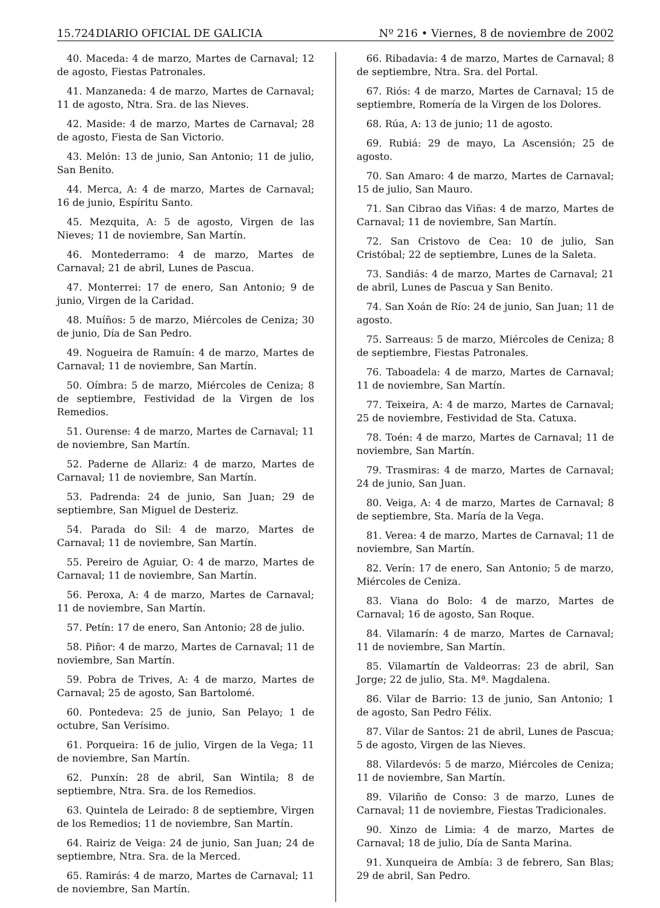15.724 DIARIO OFICIAL DE GALICIA Nº 216 • Viernes, 8 de noviembre de 2002
40. Maceda: 4 de marzo, Martes de Carnaval; 12 de agosto, Fiestas Patronales.
41. Manzaneda: 4 de marzo, Martes de Carnaval; 11 de agosto, Ntra. Sra. de las Nieves.
42. Maside: 4 de marzo, Martes de Carnaval; 28 de agosto, Fiesta de San Victorio.
43. Melón: 13 de junio, San Antonio; 11 de julio, San Benito.
44. Merca, A: 4 de marzo, Martes de Carnaval; 16 de junio, Espíritu Santo.
45. Mezquita, A: 5 de agosto, Virgen de las Nieves; 11 de noviembre, San Martín.
46. Montederramo: 4 de marzo, Martes de Carnaval; 21 de abril, Lunes de Pascua.
47. Monterrei: 17 de enero, San Antonio; 9 de junio, Virgen de la Caridad.
48. Muíños: 5 de marzo, Miércoles de Ceniza; 30 de junio, Día de San Pedro.
49. Nogueira de Ramuín: 4 de marzo, Martes de Carnaval; 11 de noviembre, San Martín.
50. Oímbra: 5 de marzo, Miércoles de Ceniza; 8 de septiembre, Festividad de la Virgen de los Remedios.
51. Ourense: 4 de marzo, Martes de Carnaval; 11 de noviembre, San Martín.
52. Paderne de Allariz: 4 de marzo, Martes de Carnaval; 11 de noviembre, San Martín.
53. Padrenda: 24 de junio, San Juan; 29 de septiembre, San Miguel de Desteriz.
54. Parada do Sil: 4 de marzo, Martes de Carnaval; 11 de noviembre, San Martín.
55. Pereiro de Aguiar, O: 4 de marzo, Martes de Carnaval; 11 de noviembre, San Martín.
56. Peroxa, A: 4 de marzo, Martes de Carnaval; 11 de noviembre, San Martín.
57. Petín: 17 de enero, San Antonio; 28 de julio.
58. Piñor: 4 de marzo, Martes de Carnaval; 11 de noviembre, San Martín.
59. Pobra de Trives, A: 4 de marzo, Martes de Carnaval; 25 de agosto, San Bartolomé.
60. Pontedeva: 25 de junio, San Pelayo; 1 de octubre, San Verísimo.
61. Porqueira: 16 de julio, Virgen de la Vega; 11 de noviembre, San Martín.
62. Punxín: 28 de abril, San Wintila; 8 de septiembre, Ntra. Sra. de los Remedios.
63. Quintela de Leirado: 8 de septiembre, Virgen de los Remedios; 11 de noviembre, San Martín.
64. Rairiz de Veiga: 24 de junio, San Juan; 24 de septiembre, Ntra. Sra. de la Merced.
65. Ramirás: 4 de marzo, Martes de Carnaval; 11 de noviembre, San Martín.
66. Ribadavia: 4 de marzo, Martes de Carnaval; 8 de septiembre, Ntra. Sra. del Portal.
67. Riós: 4 de marzo, Martes de Carnaval; 15 de septiembre, Romería de la Virgen de los Dolores.
68. Rúa, A: 13 de junio; 11 de agosto.
69. Rubiá: 29 de mayo, La Ascensión; 25 de agosto.
70. San Amaro: 4 de marzo, Martes de Carnaval; 15 de julio, San Mauro.
71. San Cibrao das Viñas: 4 de marzo, Martes de Carnaval; 11 de noviembre, San Martín.
72. San Cristovo de Cea: 10 de julio, San Cristóbal; 22 de septiembre, Lunes de la Saleta.
73. Sandiás: 4 de marzo, Martes de Carnaval; 21 de abril, Lunes de Pascua y San Benito.
74. San Xoán de Río: 24 de junio, San Juan; 11 de agosto.
75. Sarreaus: 5 de marzo, Miércoles de Ceniza; 8 de septiembre, Fiestas Patronales.
76. Taboadela: 4 de marzo, Martes de Carnaval; 11 de noviembre, San Martín.
77. Teixeira, A: 4 de marzo, Martes de Carnaval; 25 de noviembre, Festividad de Sta. Catuxa.
78. Toén: 4 de marzo, Martes de Carnaval; 11 de noviembre, San Martín.
79. Trasmiras: 4 de marzo, Martes de Carnaval; 24 de junio, San Juan.
80. Veiga, A: 4 de marzo, Martes de Carnaval; 8 de septiembre, Sta. María de la Vega.
81. Verea: 4 de marzo, Martes de Carnaval; 11 de noviembre, San Martín.
82. Verín: 17 de enero, San Antonio; 5 de marzo, Miércoles de Ceniza.
83. Viana do Bolo: 4 de marzo, Martes de Carnaval; 16 de agosto, San Roque.
84. Vilamarín: 4 de marzo, Martes de Carnaval; 11 de noviembre, San Martín.
85. Vilamartín de Valdeorras: 23 de abril, San Jorge; 22 de julio, Sta. Mª. Magdalena.
86. Vilar de Barrio: 13 de junio, San Antonio; 1 de agosto, San Pedro Félix.
87. Vilar de Santos: 21 de abril, Lunes de Pascua; 5 de agosto, Virgen de las Nieves.
88. Vilardevós: 5 de marzo, Miércoles de Ceniza; 11 de noviembre, San Martín.
89. Vilariño de Conso: 3 de marzo, Lunes de Carnaval; 11 de noviembre, Fiestas Tradicionales.
90. Xinzo de Limia: 4 de marzo, Martes de Carnaval; 18 de julio, Día de Santa Marina.
91. Xunqueira de Ambía: 3 de febrero, San Blas; 29 de abril, San Pedro.